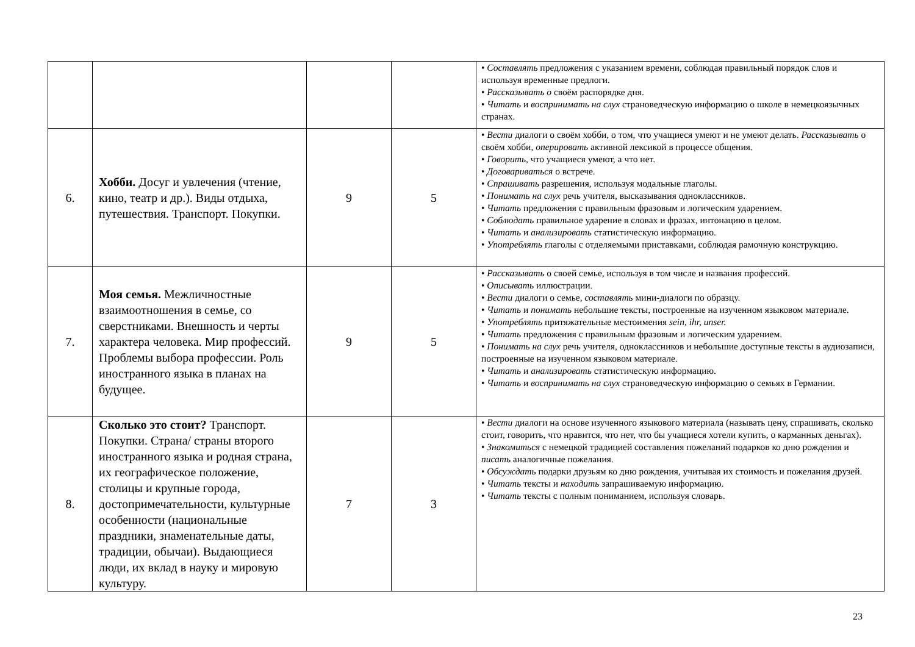| | | | | • Составлять предложения с указанием времени, соблюдая правильный порядок слов и используя временные предлоги. • Рассказывать о своём распорядке дня. • Читать и воспринимать на слух страноведческую информацию о школе в немецкоязычных странах. |
| 6. | Хобби. Досуг и увлечения (чтение, кино, театр и др.). Виды отдыха, путешествия. Транспорт. Покупки. | 9 | 5 | • Вести диалоги о своём хобби, о том, что учащиеся умеют и не умеют делать. Рассказывать о своём хобби, оперировать активной лексикой в процессе общения. • Говорить, что учащиеся умеют, а что нет. • Договариваться о встрече. • Спрашивать разрешения, используя модальные глаголы. • Понимать на слух речь учителя, высказывания одноклассников. • Читать предложения с правильным фразовым и логическим ударением. • Соблюдать правильное ударение в словах и фразах, интонацию в целом. • Читать и анализировать статистическую информацию. • Употреблять глаголы с отделяемыми приставками, соблюдая рамочную конструкцию. |
| 7. | Моя семья. Межличностные взаимоотношения в семье, со сверстниками. Внешность и черты характера человека. Мир профессий. Проблемы выбора профессии. Роль иностранного языка в планах на будущее. | 9 | 5 | • Рассказывать о своей семье, используя в том числе и названия профессий. • Описывать иллюстрации. • Вести диалоги о семье, составлять мини-диалоги по образцу. • Читать и понимать небольшие тексты, построенные на изученном языковом материале. • Употреблять притяжательные местоимения sein, ihr, unser. • Читать предложения с правильным фразовым и логическим ударением. • Понимать на слух речь учителя, одноклассников и небольшие доступные тексты в аудиозаписи, построенные на изученном языковом материале. • Читать и анализировать статистическую информацию. • Читать и воспринимать на слух страноведческую информацию о семьях в Германии. |
| 8. | Сколько это стоит? Транспорт. Покупки. Страна/ страны второго иностранного языка и родная страна, их географическое положение, столицы и крупные города, достопримечательности, культурные особенности (национальные праздники, знаменательные даты, традиции, обычаи). Выдающиеся люди, их вклад в науку и мировую культуру. | 7 | 3 | • Вести диалоги на основе изученного языкового материала (называть цену, спрашивать, сколько стоит, говорить, что нравится, что нет, что бы учащиеся хотели купить, о карманных деньгах). • Знакомиться с немецкой традицией составления пожеланий подарков ко дню рождения и писать аналогичные пожелания. • Обсуждать подарки друзьям ко дню рождения, учитывая их стоимость и пожелания друзей. • Читать тексты и находить запрашиваемую информацию. • Читать тексты с полным пониманием, используя словарь. |
23